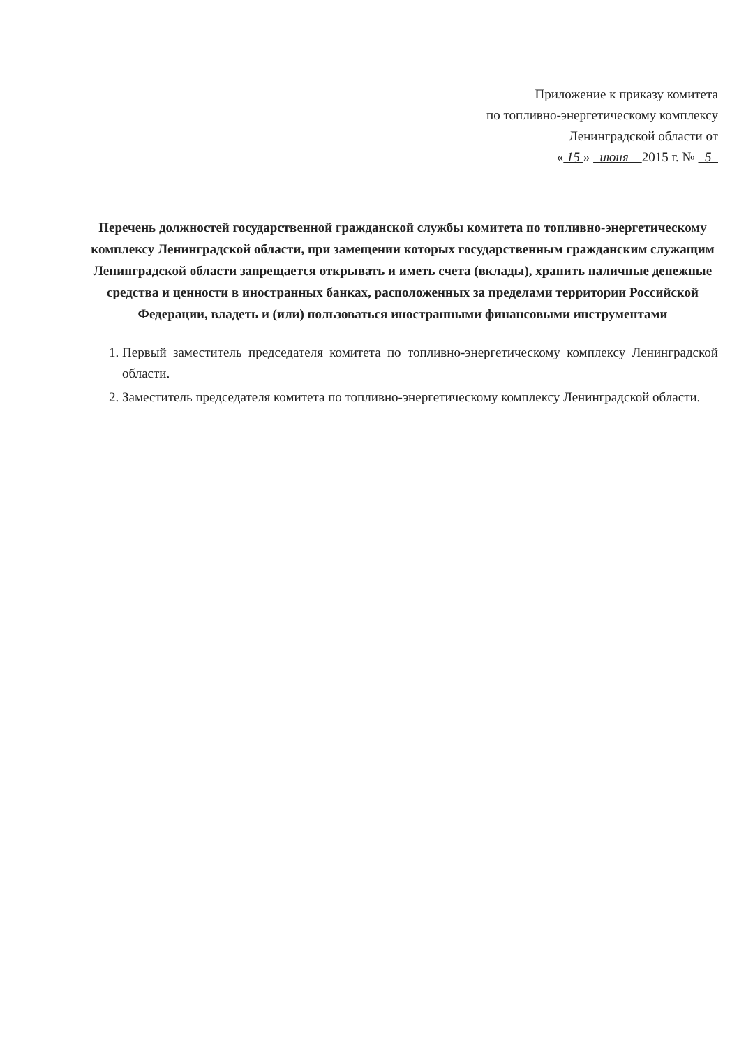Приложение к приказу комитета
по топливно-энергетическому комплексу
Ленинградской области от
« 15 » июня 2015 г. № 5
Перечень должностей государственной гражданской службы комитета по топливно-энергетическому комплексу Ленинградской области, при замещении которых государственным гражданским служащим Ленинградской области запрещается открывать и иметь счета (вклады), хранить наличные денежные средства и ценности в иностранных банках, расположенных за пределами территории Российской Федерации, владеть и (или) пользоваться иностранными финансовыми инструментами
1. Первый заместитель председателя комитета по топливно-энергетическому комплексу Ленинградской области.
2. Заместитель председателя комитета по топливно-энергетическому комплексу Ленинградской области.